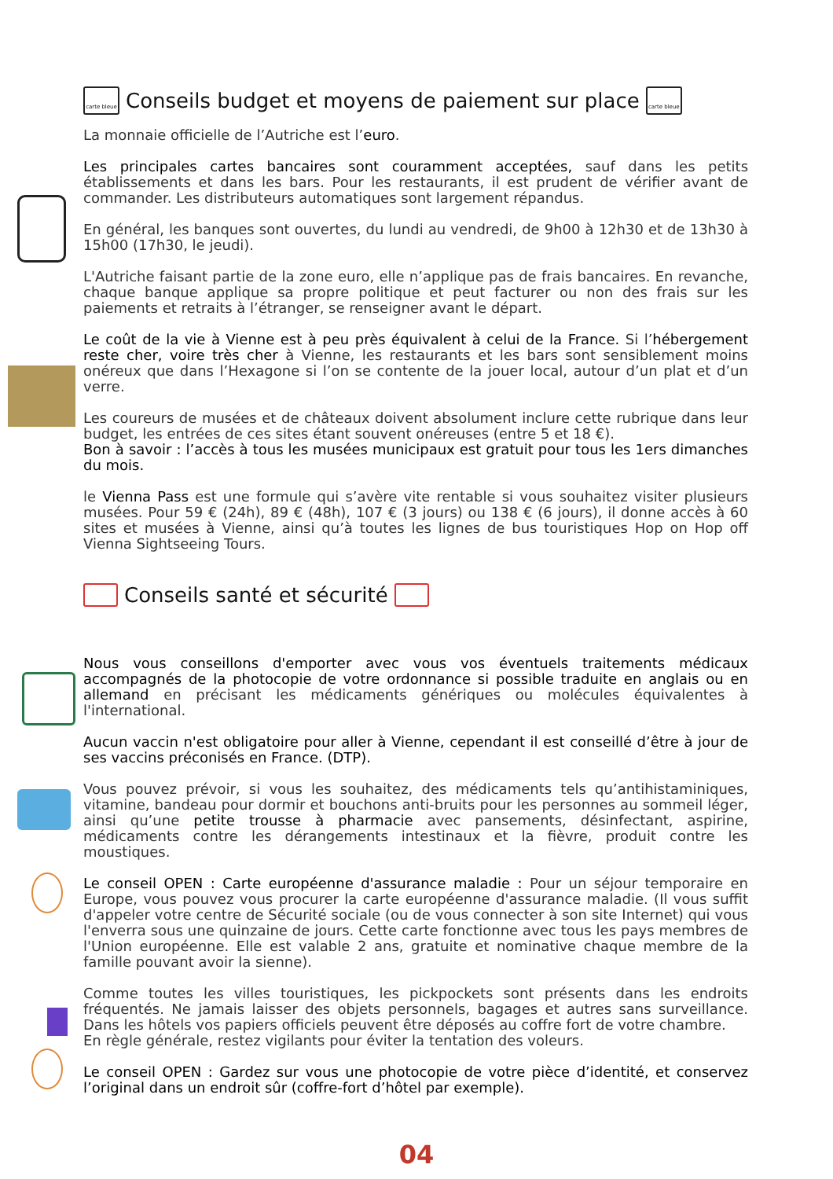carte bleue Conseils budget et moyens de paiement sur place carte bleue
La monnaie officielle de l’Autriche est l’euro.
Les principales cartes bancaires sont couramment acceptées, sauf dans les petits établissements et dans les bars. Pour les restaurants, il est prudent de vérifier avant de commander. Les distributeurs automatiques sont largement répandus.
En général, les banques sont ouvertes, du lundi au vendredi, de 9h00 à 12h30 et de 13h30 à 15h00 (17h30, le jeudi).
L'Autriche faisant partie de la zone euro, elle n’applique pas de frais bancaires. En revanche, chaque banque applique sa propre politique et peut facturer ou non des frais sur les paiements et retraits à l’étranger, se renseigner avant le départ.
Le coût de la vie à Vienne est à peu près équivalent à celui de la France. Si l’hébergement reste cher, voire très cher à Vienne, les restaurants et les bars sont sensiblement moins onéreux que dans l’Hexagone si l’on se contente de la jouer local, autour d’un plat et d’un verre.
Les coureurs de musées et de châteaux doivent absolument inclure cette rubrique dans leur budget, les entrées de ces sites étant souvent onéreuses (entre 5 et 18 €).
Bon à savoir : l’accès à tous les musées municipaux est gratuit pour tous les 1ers dimanches du mois.
le Vienna Pass est une formule qui s’avère vite rentable si vous souhaitez visiter plusieurs musées. Pour 59 € (24h), 89 € (48h), 107 € (3 jours) ou 138 € (6 jours), il donne accès à 60 sites et musées à Vienne, ainsi qu’à toutes les lignes de bus touristiques Hop on Hop off Vienna Sightseeing Tours.
Conseils santé et sécurité
Nous vous conseillons d'emporter avec vous vos éventuels traitements médicaux accompagnés de la photocopie de votre ordonnance si possible traduite en anglais ou en allemand en précisant les médicaments génériques ou molécules équivalentes à l'international.
Aucun vaccin n'est obligatoire pour aller à Vienne, cependant il est conseillé d’être à jour de ses vaccins préconisés en France. (DTP).
Vous pouvez prévoir, si vous les souhaitez, des médicaments tels qu’antihistaminiques, vitamine, bandeau pour dormir et bouchons anti-bruits pour les personnes au sommeil léger, ainsi qu’une petite trousse à pharmacie avec pansements, désinfectant, aspirine, médicaments contre les dérangements intestinaux et la fièvre, produit contre les moustiques.
Le conseil OPEN : Carte européenne d'assurance maladie : Pour un séjour temporaire en Europe, vous pouvez vous procurer la carte européenne d'assurance maladie. (Il vous suffit d'appeler votre centre de Sécurité sociale (ou de vous connecter à son site Internet) qui vous l'enverra sous une quinzaine de jours. Cette carte fonctionne avec tous les pays membres de l'Union européenne. Elle est valable 2 ans, gratuite et nominative chaque membre de la famille pouvant avoir la sienne).
Comme toutes les villes touristiques, les pickpockets sont présents dans les endroits fréquentés. Ne jamais laisser des objets personnels, bagages et autres sans surveillance. Dans les hôtels vos papiers officiels peuvent être déposés au coffre fort de votre chambre.
En règle générale, restez vigilants pour éviter la tentation des voleurs.
Le conseil OPEN : Gardez sur vous une photocopie de votre pièce d’identité, et conservez l’original dans un endroit sûr (coffre-fort d’hôtel par exemple).
04